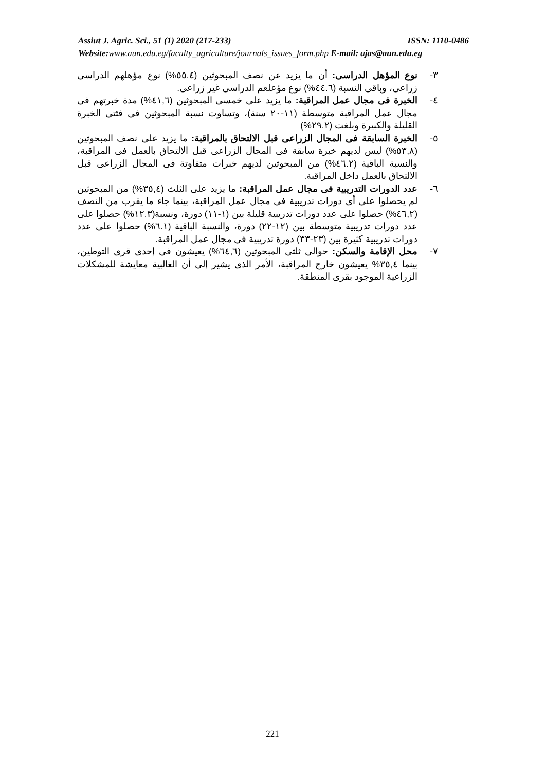Assiut J. Agric. Sci., 51 (1) 2020 (217-233) ISSN: 1110-0486
Website:www.aun.edu.eg/faculty_agriculture/journals_issues_form.php E-mail: ajas@aun.edu.eg
٣- نوع المؤهل الدراسى: أن ما يزيد عن نصف المبحوثين (٥٥.٤%) نوع مؤهلهم الدراسى زراعى، وباقى النسبة (٤٤.٦%) نوع مؤعلعم الدراسى غير زراعى.
٤- الخبرة فى مجال عمل المراقبة: ما يزيد على خمسى المبحوثين (٤١,٦%) مدة خبرتهم فى مجال عمل المراقبة متوسطة (١١-٢٠ سنة)، وتساوت نسبة المبحوثين فى فئتى الخبرة القليلة والكبيرة وبلغت (٢٩.٢%)
٥- الخبرة السابقة فى المجال الزراعى قبل الالتحاق بالمراقبة: ما يزيد على نصف المبحوثين (٥٣,٨%) ليس لديهم خبرة سابقة فى المجال الزراعى قبل الالتحاق بالعمل فى المراقبة، والنسبة الباقية (٤٦.٢%) من المبحوثين لديهم خبرات متفاوتة فى المجال الزراعى قبل الالتحاق بالعمل داخل المراقبة.
٦- عدد الدورات التدريبية فى مجال عمل المراقبة: ما يزيد على الثلث (٣٥,٤%) من المبحوثين لم يحصلوا على أى دورات تدريبية فى مجال عمل المراقبة، بينما جاء ما يقرب من النصف (٤٦,٢%) حصلوا على عدد دورات تدريبية قليلة بين (١-١١) دورة، ونسبة(١٢.٣%) حصلوا على عدد دورات تدريبية متوسطة بين (١٢-٢٢) دورة، والنسبة الباقية (٦.١%) حصلوا على عدد دورات تدريبية كثيرة بين (٢٣-٣٣) دورة تدريبية فى مجال عمل المراقبة.
٧- محل الإقامة والسكن: حوالى ثلثى المبحوثين (٦٤,٦%) يعيشون فى إحدى قرى التوطين، بينما ٣٥,٤% يعيشون خارج المراقبة، الأمر الذى يشير إلى أن الغالبية معايشة للمشكلات الزراعية الموجود بقرى المنطقة.
221